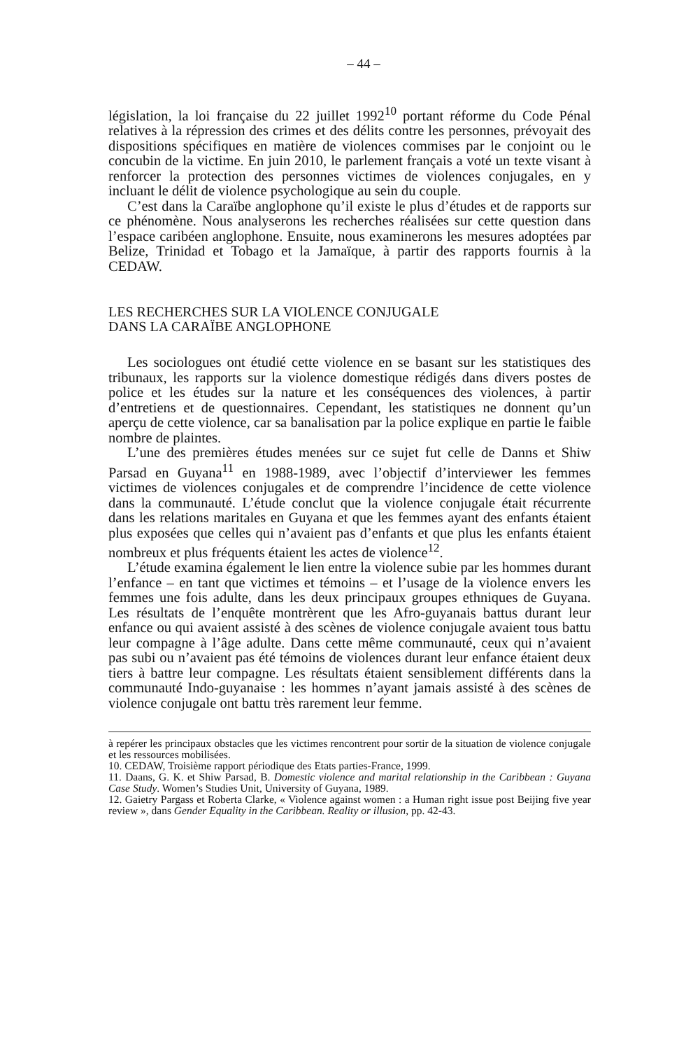– 44 –
législation, la loi française du 22 juillet 1992<sup>10</sup> portant réforme du Code Pénal relatives à la répression des crimes et des délits contre les personnes, prévoyait des dispositions spécifiques en matière de violences commises par le conjoint ou le concubin de la victime. En juin 2010, le parlement français a voté un texte visant à renforcer la protection des personnes victimes de violences conjugales, en y incluant le délit de violence psychologique au sein du couple.
C’est dans la Caraïbe anglophone qu’il existe le plus d’études et de rapports sur ce phénomène. Nous analyserons les recherches réalisées sur cette question dans l’espace caribéen anglophone. Ensuite, nous examinerons les mesures adoptées par Belize, Trinidad et Tobago et la Jamaïque, à partir des rapports fournis à la CEDAW.
LES RECHERCHES SUR LA VIOLENCE CONJUGALE
DANS LA CARAÏBE ANGLOPHONE
Les sociologues ont étudié cette violence en se basant sur les statistiques des tribunaux, les rapports sur la violence domestique rédigés dans divers postes de police et les études sur la nature et les conséquences des violences, à partir d’entretiens et de questionnaires. Cependant, les statistiques ne donnent qu’un aperçu de cette violence, car sa banalisation par la police explique en partie le faible nombre de plaintes.
L’une des premières études menées sur ce sujet fut celle de Danns et Shiw Parsad en Guyana<sup>11</sup> en 1988-1989, avec l’objectif d’interviewer les femmes victimes de violences conjugales et de comprendre l’incidence de cette violence dans la communauté. L’étude conclut que la violence conjugale était récurrente dans les relations maritales en Guyana et que les femmes ayant des enfants étaient plus exposées que celles qui n’avaient pas d’enfants et que plus les enfants étaient nombreux et plus fréquents étaient les actes de violence<sup>12</sup>.
L’étude examina également le lien entre la violence subie par les hommes durant l’enfance – en tant que victimes et témoins – et l’usage de la violence envers les femmes une fois adulte, dans les deux principaux groupes ethniques de Guyana. Les résultats de l’enquête montrèrent que les Afro-guyanais battus durant leur enfance ou qui avaient assisté à des scènes de violence conjugale avaient tous battu leur compagne à l’âge adulte. Dans cette même communauté, ceux qui n’avaient pas subi ou n’avaient pas été témoins de violences durant leur enfance étaient deux tiers à battre leur compagne. Les résultats étaient sensiblement différents dans la communauté Indo-guyanaise : les hommes n’ayant jamais assisté à des scènes de violence conjugale ont battu très rarement leur femme.
à repérer les principaux obstacles que les victimes rencontrent pour sortir de la situation de violence conjugale et les ressources mobilisées.
10. CEDAW, Troisième rapport périodique des Etats parties-France, 1999.
11. Daans, G. K. et Shiw Parsad, B. Domestic violence and marital relationship in the Caribbean : Guyana Case Study. Women’s Studies Unit, University of Guyana, 1989.
12. Gaietry Pargass et Roberta Clarke, « Violence against women : a Human right issue post Beijing five year review », dans Gender Equality in the Caribbean. Reality or illusion, pp. 42-43.